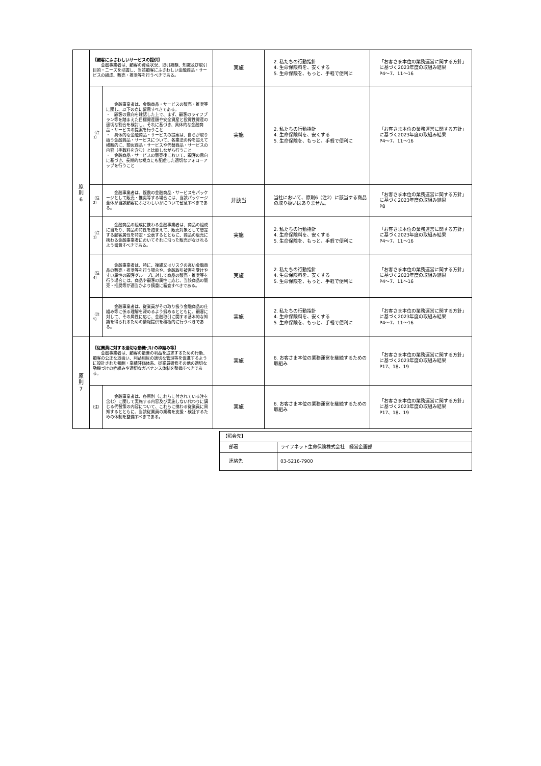| 原 則 6 | 【顧客にふさわしいサービスの提供】 金融事業者は、顧客の資産状況、取引経験、知識及び取引目的・ニーズを把握し、当該顧客にふさわしい金融商品・サービスの組成、販売・推奨等を行うべきである。 | | 実施 | 2. 私たちの行動指針 4. 生命保険料を、安くする 5. 生命保険を、もっと、手軽で便利に | 「お客さま本位の業務運営に関する方針」に基づく2023年度の取組み結果 P4～7、11～16 |
| | （注1） | 金融事業者は、金融商品・サービスの販売・推奨等に関し、以下の点に留意すべきである。 ・ 顧客の意向を確認した上で、まず、顧客のライフプラン等を踏まえた目標資産額や安全資産と投資性資産の適切な割合を検討し、それに基づき、具体的な金融商品・サービスの提案を行うこと ・ 具体的な金融商品・サービスの提案は、自らが取り扱う金融商品・サービスについて、各業法の枠を超えて横断的に、類似商品・サービスや代替商品・サービスの内容（手数料を含む）と比較しながら行うこと ・ 金融商品・サービスの販売後において、顧客の意向に基づき、長期的な視点にも配慮した適切なフォローアップを行うこと | 実施 | 2. 私たちの行動指針 4. 生命保険料を、安くする 5. 生命保険を、もっと、手軽で便利に | 「お客さま本位の業務運営に関する方針」に基づく2023年度の取組み結果 P4～7、11～16 |
| | （注2） | 金融事業者は、複数の金融商品・サービスをパッケージとして販売・推奨等する場合には、当該パッケージ全体が当該顧客にふさわしいかについて留意すべきである。 | 非該当 | 当社において、原則6（注2）に該当する商品の取り扱いはありません。 | 「お客さま本位の業務運営に関する方針」に基づく2023年度の取組み結果 P8 |
| | （注3） | 金融商品の組成に携わる金融事業者は、商品の組成に当たり、商品の特性を踏まえて、販売対象として想定する顧客属性を特定・公表するとともに、商品の販売に携わる金融事業者においてそれに沿った販売がなされるよう留意すべきである。 | 実施 | 2. 私たちの行動指針 4. 生命保険料を、安くする 5. 生命保険を、もっと、手軽で便利に | 「お客さま本位の業務運営に関する方針」に基づく2023年度の取組み結果 P4～7、11～16 |
| | （注4） | 金融事業者は、特に、複雑又はリスクの高い金融商品の販売・推奨等を行う場合や、金融取引被害を受けやすい属性の顧客グループに対して商品の販売・推奨等を行う場合には、商品や顧客の属性に応じ、当該商品の販売・推奨等が適当かより慎重に審査すべきである。 | 実施 | 2. 私たちの行動指針 4. 生命保険料を、安くする 5. 生命保険を、もっと、手軽で便利に | 「お客さま本位の業務運営に関する方針」に基づく2023年度の取組み結果 P4～7、11～16 |
| | （注5） | 金融事業者は、従業員がその取り扱う金融商品の仕組み等に係る理解を深めるよう努めるとともに、顧客に対して、その属性に応じ、金融取引に関する基本的な知識を得られるための情報提供を積極的に行うべきである。 | 実施 | 2. 私たちの行動指針 4. 生命保険料を、安くする 5. 生命保険を、もっと、手軽で便利に | 「お客さま本位の業務運営に関する方針」に基づく2023年度の取組み結果 P4～7、11～16 |
| 原 則 7 | 【従業員に対する適切な動機づけの枠組み等】 金融事業者は、顧客の最善の利益を追求するための行動、顧客の公正な取扱い、利益相反の適切な管理等を促進するように設計された報酬・業績評価体系、従業員研修その他の適切な動機づけの枠組みや適切なガバナンス体制を整備すべきである。 | | 実施 | 6. お客さま本位の業務運営を継続するための取組み | 「お客さま本位の業務運営に関する方針」に基づく2023年度の取組み結果 P17、18、19 |
| | （注） | 金融事業者は、各原則（これらに付されている注を含む）に関して実施する内容及び実施しない代わりに講じる代替策の内容について、これらに携わる従業員に周知するとともに、当該従業員の業務を支援・検証するための体制を整備すべきである。 | 実施 | 6. お客さま本位の業務運営を継続するための取組み | 「お客さま本位の業務運営に関する方針」に基づく2023年度の取組み結果 P17、18、19 |
| 【照会先】 | |
| 部署 | ライフネット生命保険株式会社 経営企画部 |
| 連絡先 | 03-5216-7900 |